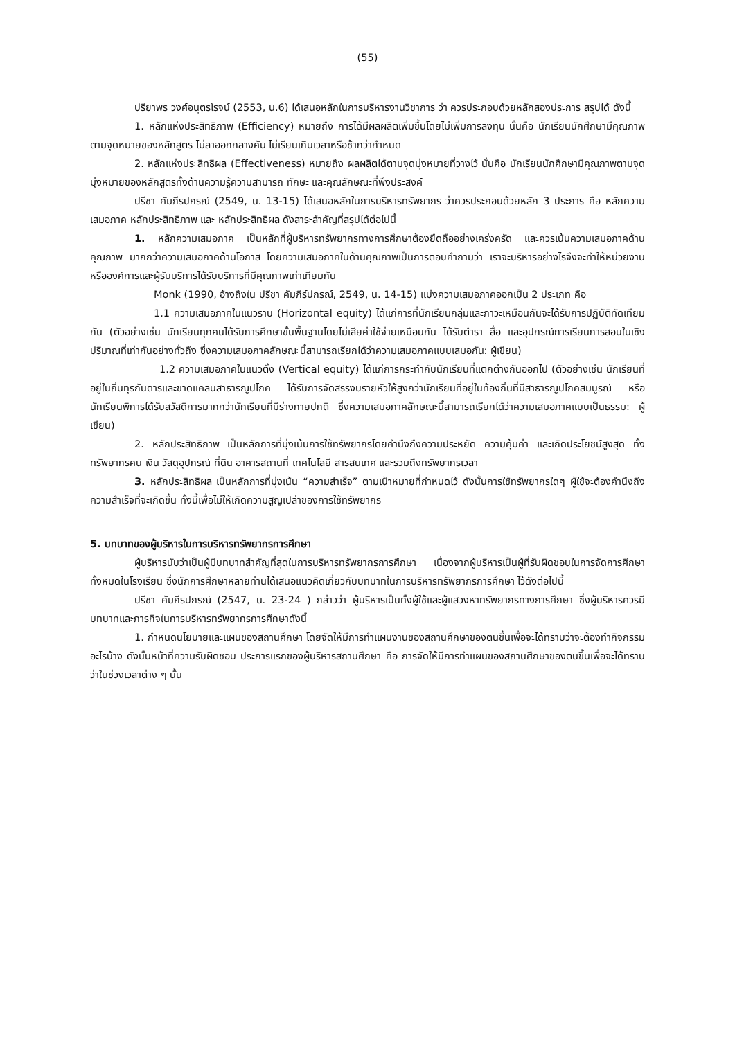(55)
ปรียาพร วงศ์อนุตรโรจน์ (2553, น.6) ได้เสนอหลักในการบริหารงานวิชาการ ว่า ควรประกอบด้วยหลักสองประการ สรุปได้ ดังนี้
1. หลักแห่งประสิทธิภาพ (Efficiency) หมายถึง การได้มีผลผลิตเพิ่มขึ้นโดยไม่เพิ่มการลงทุน นั่นคือ นักเรียนนักศึกษามีคุณภาพตามจุดหมายของหลักสูตร ไม่ลาออกกลางคัน ไม่เรียนเกินเวลาหรือช้ากว่ากำหนด
2. หลักแห่งประสิทธิผล (Effectiveness) หมายถึง ผลผลิตได้ตามจุดมุ่งหมายที่วางไว้ นั่นคือ นักเรียนนักศึกษามีคุณภาพตามจุดมุ่งหมายของหลักสูตรทั้งด้านความรู้ความสามารถ ทักษะ และคุณลักษณะที่พึงประสงค์
ปรีชา คัมภีรปกรณ์ (2549, น. 13-15) ได้เสนอหลักในการบริหารทรัพยากร ว่าควรประกอบด้วยหลัก 3 ประการ คือ หลักความเสมอภาค หลักประสิทธิภาพ และ หลักประสิทธิผล ดังสาระสำคัญที่สรุปได้ต่อไปนี้
1. หลักความเสมอภาค เป็นหลักที่ผู้บริหารทรัพยากรทางการศึกษาต้องยึดถืออย่างเคร่งครัด และควรเน้นความเสมอภาคด้านคุณภาพ มากกว่าความเสมอภาคด้านโอกาส โดยความเสมอภาคในด้านคุณภาพเป็นการตอบคำถามว่า เราจะบริหารอย่างไรจึงจะทำให้หน่วยงานหรือองค์การและผู้รับบริการได้รับบริการที่มีคุณภาพเท่าเทียมกัน
Monk (1990, อ้างถึงใน ปรีชา คัมภีร์ปกรณ์, 2549, น. 14-15) แบ่งความเสมอภาคออกเป็น 2 ประเภท คือ
1.1 ความเสมอภาคในแนวราบ (Horizontal equity) ได้แก่การที่นักเรียนกลุ่มและภาวะเหมือนกันจะได้รับการปฏิบัติทัดเทียมกัน (ตัวอย่างเช่น นักเรียนทุกคนได้รับการศึกษาขั้นพื้นฐานโดยไม่เสียค่าใช้จ่ายเหมือนกัน ได้รับตำรา สื่อ และอุปกรณ์การเรียนการสอนในเชิงปริมาณที่เท่ากันอย่างทั่วถึง ซึ่งความเสมอภาคลักษณะนี้สามารถเรียกได้ว่าความเสมอภาคแบบเสมอกัน: ผู้เขียน)
1.2 ความเสมอภาคในแนวตั้ง (Vertical equity) ได้แก่การกระทำกับนักเรียนที่แตกต่างกันออกไป (ตัวอย่างเช่น นักเรียนที่อยู่ในถิ่นทุรกันดารและขาดแคลนสาธารณูปโภค ได้รับการจัดสรรงบรายหัวให้สูงกว่านักเรียนที่อยู่ในท้องถิ่นที่มีสาธารณูปโภคสมบูรณ์ หรือ นักเรียนพิการได้รับสวัสดิการมากกว่านักเรียนที่มีร่างกายปกติ ซึ่งความเสมอภาคลักษณะนี้สามารถเรียกได้ว่าความเสมอภาคแบบเป็นธรรม: ผู้เขียน)
2. หลักประสิทธิภาพ เป็นหลักการที่มุ่งเน้นการใช้ทรัพยากรโดยคำนึงถึงความประหยัด ความคุ้มค่า และเกิดประโยชน์สูงสุด ทั้งทรัพยากรคน เงิน วัสดุอุปกรณ์ ที่ดิน อาคารสถานที่ เทคโนโลยี สารสนเทศ และรวมถึงทรัพยากรเวลา
3. หลักประสิทธิผล เป็นหลักการที่มุ่งเน้น “ความสำเร็จ” ตามเป้าหมายที่กำหนดไว้ ดังนั้นการใช้ทรัพยากรใดๆ ผู้ใช้จะต้องคำนึงถึงความสำเร็จที่จะเกิดขึ้น ทั้งนี้เพื่อไม่ให้เกิดความสูญเปล่าของการใช้ทรัพยากร
5. บทบาทของผู้บริหารในการบริหารทรัพยากรการศึกษา
ผู้บริหารนับว่าเป็นผู้มีบทบาทสำคัญที่สุดในการบริหารทรัพยากรการศึกษา เนื่องจากผู้บริหารเป็นผู้ที่รับผิดชอบในการจัดการศึกษาทั้งหมดในโรงเรียน ซึ่งนักการศึกษาหลายท่านได้เสนอแนวคิดเกี่ยวกับบทบาทในการบริหารทรัพยากรการศึกษา ไว้ดังต่อไปนี้
ปรีชา คัมภีรปกรณ์ (2547, น. 23-24 ) กล่าวว่า ผู้บริหารเป็นทั้งผู้ใช้และผู้แสวงหาทรัพยากรทางการศึกษา ซึ่งผู้บริหารควรมีบทบาทและภารกิจในการบริหารทรัพยากรการศึกษาดังนี้
1. กำหนดนโยบายและแผนของสถานศึกษา โดยจัดให้มีการทำแผนงานของสถานศึกษาของตนขึ้นเพื่อจะได้ทราบว่าจะต้องทำกิจกรรมอะไรบ้าง ดังนั้นหน้าที่ความรับผิดชอบ ประการแรกของผู้บริหารสถานศึกษา คือ การจัดให้มีการทำแผนของสถานศึกษาของตนขึ้นเพื่อจะได้ทราบว่าในช่วงเวลาต่าง ๆ นั้น